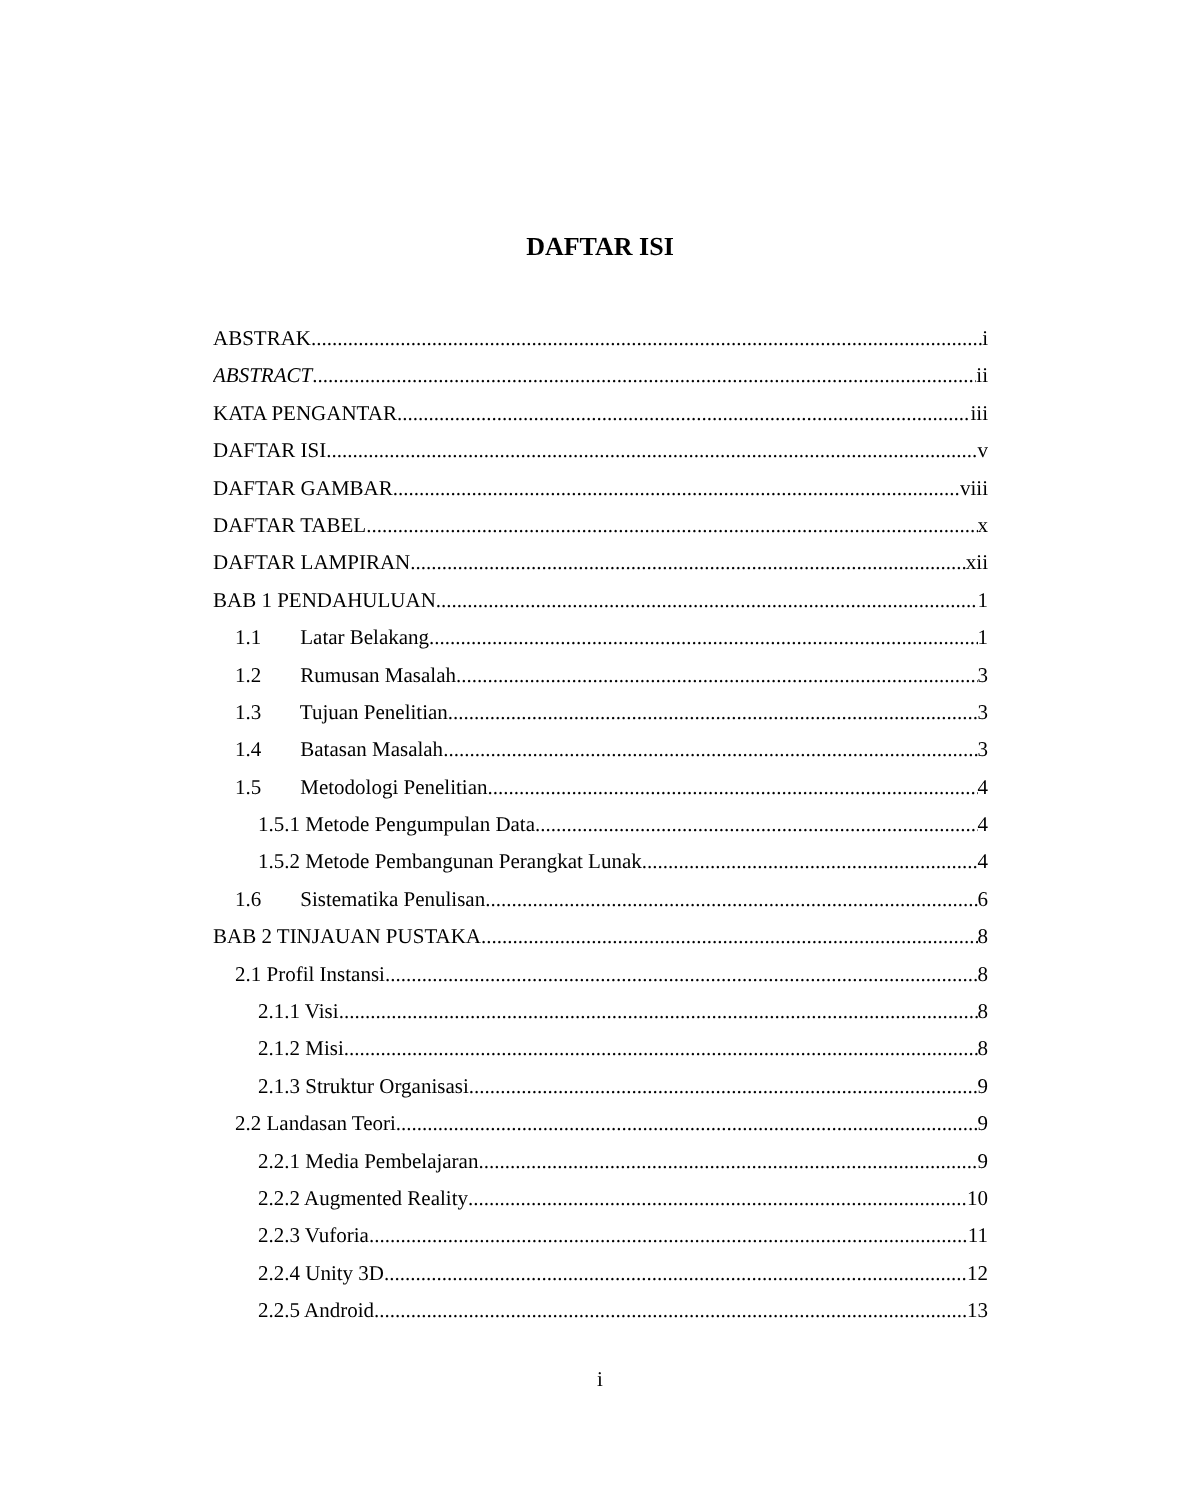DAFTAR ISI
ABSTRAK i
ABSTRACT ii
KATA PENGANTAR iii
DAFTAR ISI v
DAFTAR GAMBAR viii
DAFTAR TABEL x
DAFTAR LAMPIRAN xii
BAB 1 PENDAHULUAN 1
1.1 Latar Belakang 1
1.2 Rumusan Masalah 3
1.3 Tujuan Penelitian 3
1.4 Batasan Masalah 3
1.5 Metodologi Penelitian 4
1.5.1 Metode Pengumpulan Data 4
1.5.2 Metode Pembangunan Perangkat Lunak 4
1.6 Sistematika Penulisan 6
BAB 2 TINJAUAN PUSTAKA 8
2.1 Profil Instansi 8
2.1.1 Visi 8
2.1.2 Misi 8
2.1.3 Struktur Organisasi 9
2.2 Landasan Teori 9
2.2.1 Media Pembelajaran 9
2.2.2 Augmented Reality 10
2.2.3 Vuforia 11
2.2.4 Unity 3D 12
2.2.5 Android 13
i